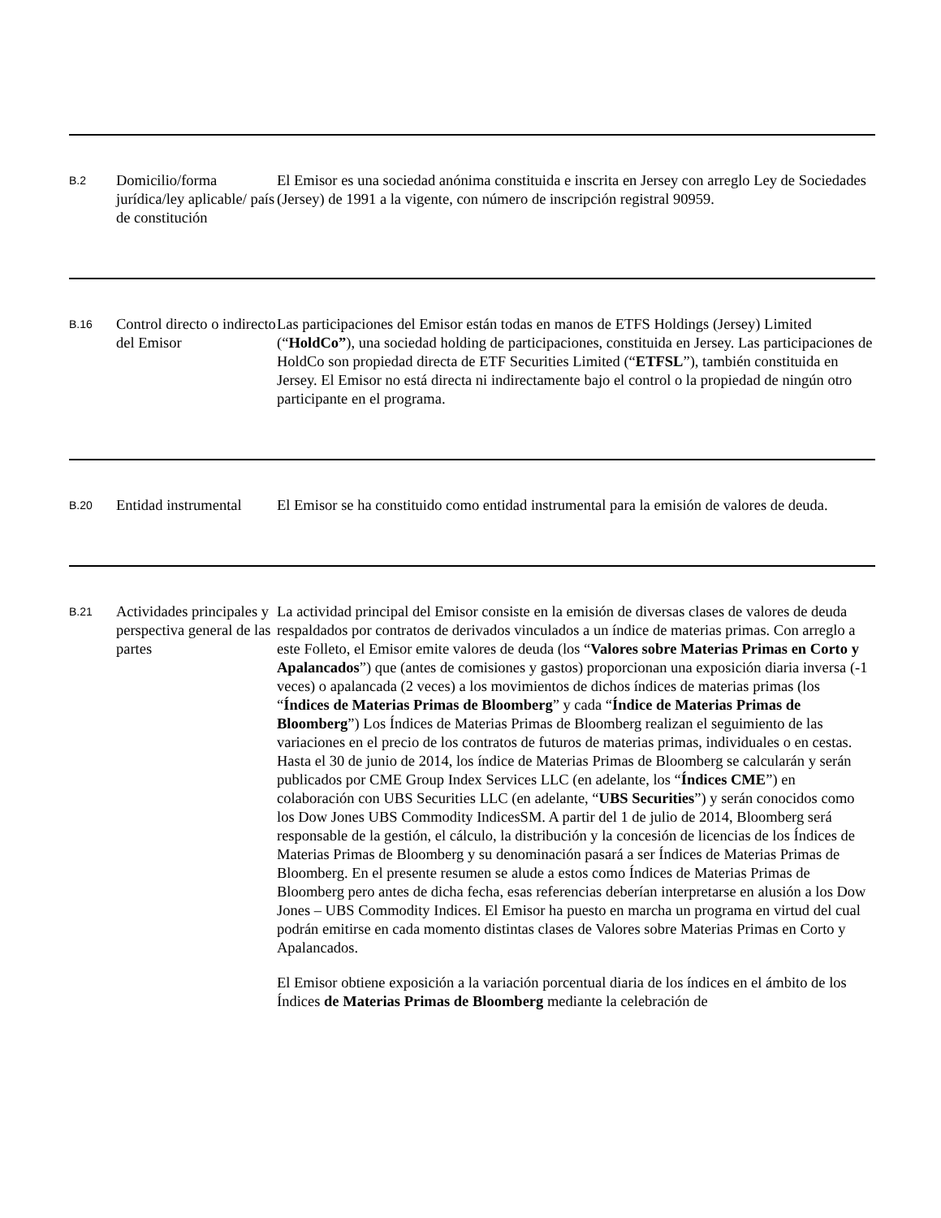| B.2 | Domicilio/forma jurídica/ley aplicable/ país de constitución | El Emisor es una sociedad anónima constituida e inscrita en Jersey con arreglo Ley de Sociedades (Jersey) de 1991 a la vigente, con número de inscripción registral 90959. |
| B.16 | Control directo o indirecto del Emisor | Las participaciones del Emisor están todas en manos de ETFS Holdings (Jersey) Limited (“ HoldCo” ), una sociedad holding de participaciones, constituida en Jersey. Las participaciones de HoldCo son propiedad directa de ETF Securities Limited (“ ETFSL ”), también constituida en Jersey. El Emisor no está directa ni indirectamente bajo el control o la propiedad de ningún otro participante en el programa. |
| B.20 | Entidad instrumental | El Emisor se ha constituido como entidad instrumental para la emisión de valores de deuda. |
| B.21 | Actividades principales y perspectiva general de las partes | La actividad principal del Emisor consiste en la emisión de diversas clases de valores de deuda respaldados por contratos de derivados vinculados a un índice de materias primas. Con arreglo a este Folleto, el Emisor emite valores de deuda (los “ Valores sobre Materias Primas en Corto y Apalancados ”) que (antes de comisiones y gastos) proporcionan una exposición diaria inversa (-1 veces) o apalancada (2 veces) a los movimientos de dichos índices de materias primas (los “ Índices de Materias Primas de Bloomberg ” y cada “ Índice de Materias Primas de Bloomberg ”) Los Índices de Materias Primas de Bloomberg realizan el seguimiento de las variaciones en el precio de los contratos de futuros de materias primas, individuales o en cestas. Hasta el 30 de junio de 2014, los índice de Materias Primas de Bloomberg se calcularán y serán publicados por CME Group Index Services LLC (en adelante, los “ Índices CME ”) en colaboración con UBS Securities LLC (en adelante, “ UBS Securities ”) y serán conocidos como los Dow Jones UBS Commodity IndicesSM. A partir del 1 de julio de 2014, Bloomberg será responsable de la gestión, el cálculo, la distribución y la concesión de licencias de los Índices de Materias Primas de Bloomberg y su denominación pasará a ser Índices de Materias Primas de Bloomberg. En el presente resumen se alude a estos como Índices de Materias Primas de Bloomberg pero antes de dicha fecha, esas referencias deberían interpretarse en alusión a los Dow Jones – UBS Commodity Indices. El Emisor ha puesto en marcha un programa en virtud del cual podrán emitirse en cada momento distintas clases de Valores sobre Materias Primas en Corto y Apalancados. El Emisor obtiene exposición a la variación porcentual diaria de los índices en el ámbito de los Índices de Materias Primas de Bloomberg mediante la celebración de |